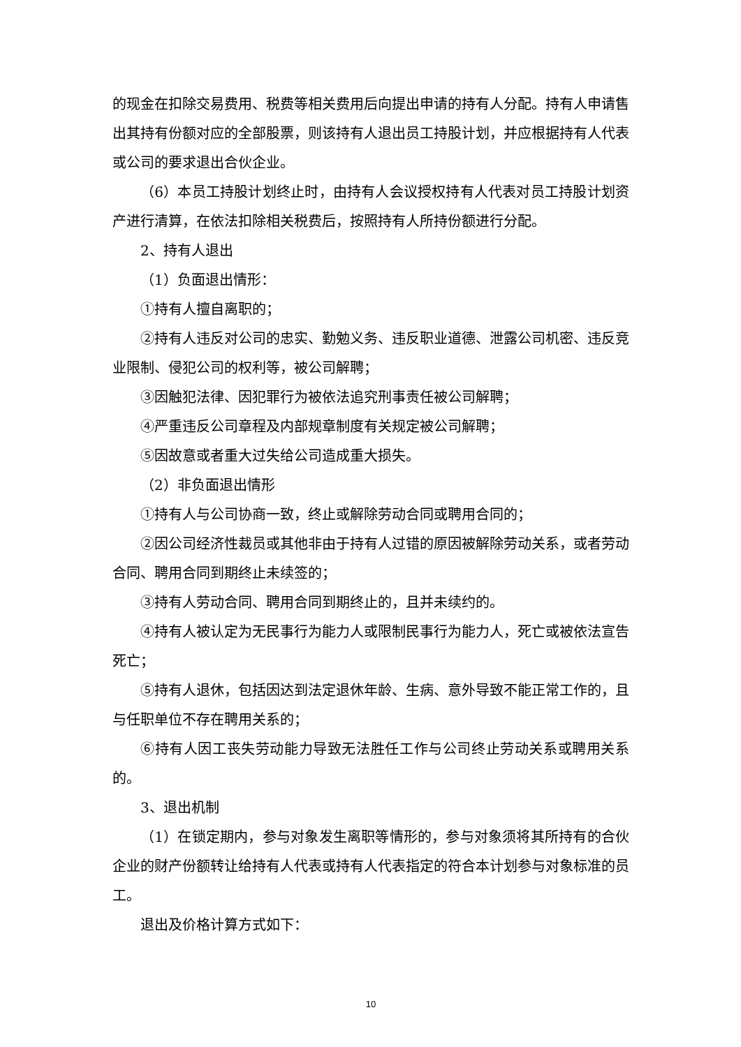的现金在扣除交易费用、税费等相关费用后向提出申请的持有人分配。持有人申请售出其持有份额对应的全部股票，则该持有人退出员工持股计划，并应根据持有人代表或公司的要求退出合伙企业。
（6）本员工持股计划终止时，由持有人会议授权持有人代表对员工持股计划资产进行清算，在依法扣除相关税费后，按照持有人所持份额进行分配。
2、持有人退出
（1）负面退出情形：
①持有人擅自离职的；
②持有人违反对公司的忠实、勤勉义务、违反职业道德、泄露公司机密、违反竞业限制、侵犯公司的权利等，被公司解聘；
③因触犯法律、因犯罪行为被依法追究刑事责任被公司解聘；
④严重违反公司章程及内部规章制度有关规定被公司解聘；
⑤因故意或者重大过失给公司造成重大损失。
（2）非负面退出情形
①持有人与公司协商一致，终止或解除劳动合同或聘用合同的；
②因公司经济性裁员或其他非由于持有人过错的原因被解除劳动关系，或者劳动合同、聘用合同到期终止未续签的；
③持有人劳动合同、聘用合同到期终止的，且并未续约的。
④持有人被认定为无民事行为能力人或限制民事行为能力人，死亡或被依法宣告死亡；
⑤持有人退休，包括因达到法定退休年龄、生病、意外导致不能正常工作的，且与任职单位不存在聘用关系的；
⑥持有人因工丧失劳动能力导致无法胜任工作与公司终止劳动关系或聘用关系的。
3、退出机制
（1）在锁定期内，参与对象发生离职等情形的，参与对象须将其所持有的合伙企业的财产份额转让给持有人代表或持有人代表指定的符合本计划参与对象标准的员工。
退出及价格计算方式如下：
10